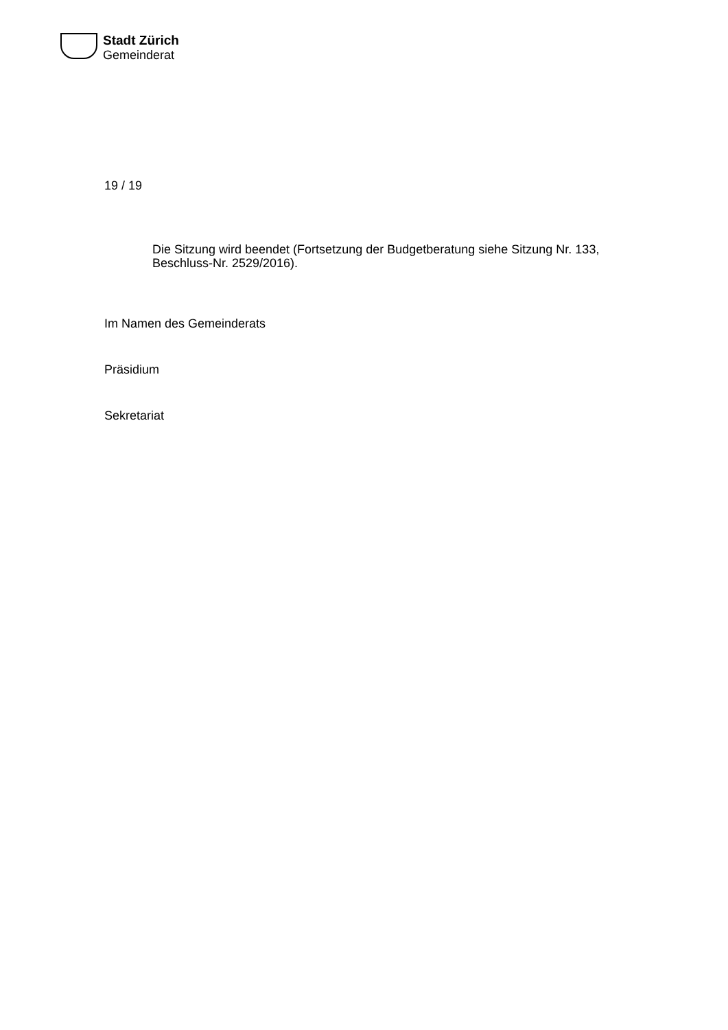Stadt Zürich
Gemeinderat
19 / 19
Die Sitzung wird beendet (Fortsetzung der Budgetberatung siehe Sitzung Nr. 133,
Beschluss-Nr. 2529/2016).
Im Namen des Gemeinderats
Präsidium
Sekretariat